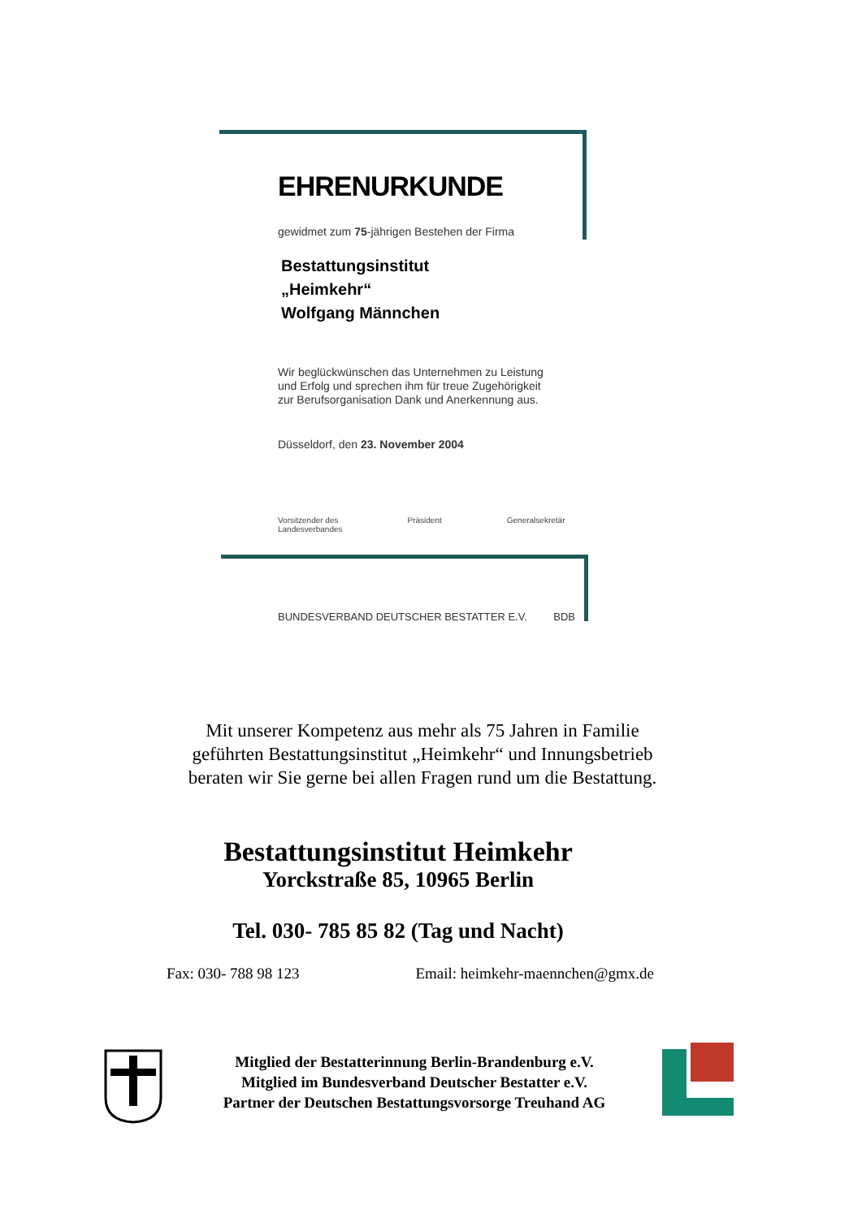EHRENURKUNDE
gewidmet zum 75-jährigen Bestehen der Firma
Bestattungsinstitut
„Heimkehr“
Wolfgang Männchen
Wir beglückwünschen das Unternehmen zu Leistung
und Erfolg und sprechen ihm für treue Zugehörigkeit
zur Berufsorganisation Dank und Anerkennung aus.
Düsseldorf, den 23. November 2004
Vorsitzender des
Landesverbandes Präsident Generalsekretär
BUNDESVERBAND DEUTSCHER BESTATTER E.V. BDB
Mit unserer Kompetenz aus mehr als 75 Jahren in Familie
geführten Bestattungsinstitut „Heimkehr“ und Innungsbetrieb
beraten wir Sie gerne bei allen Fragen rund um die Bestattung.
Bestattungsinstitut Heimkehr
Yorckstraße 85, 10965 Berlin
Tel. 030- 785 85 82 (Tag und Nacht)
Fax: 030- 788 98 123 Email: heimkehr-maennchen@gmx.de
Mitglied der Bestatterinnung Berlin-Brandenburg e.V.
Mitglied im Bundesverband Deutscher Bestatter e.V.
Partner der Deutschen Bestattungsvorsorge Treuhand AG